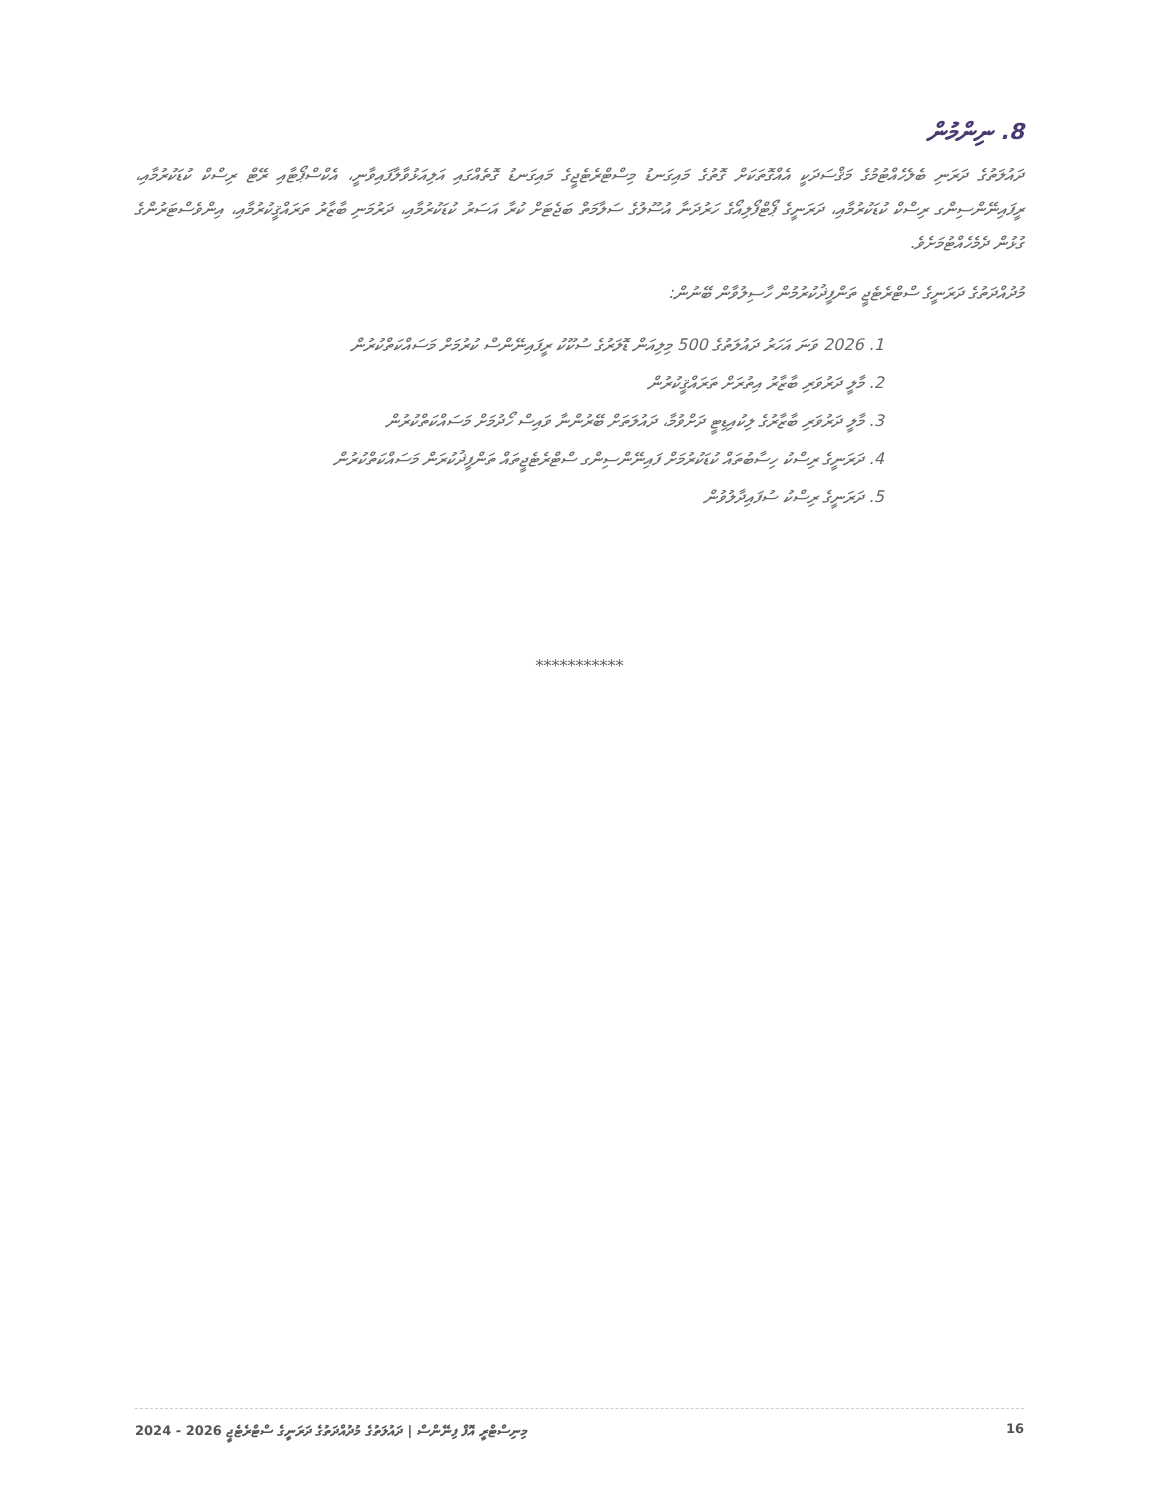8. ނިންމުން
ދައުލަތުގެ ދަރަނި ބެލެހެއްޓުމުގެ މަޤްސަދަކީ އެއްގޮތަކަށް ގޮތުގެ މައިގަނޑު މިސްޓްރެޓެޖީގެ މައިގަނޑު ގޮތެއްގައި އަލިއަޅުވާލާފައިވާނީ، އެކްސްޕޯޓާއި ރޭޓް ރިސްކް ކުޑަކުރުމާއި، ރީފައިނޭންސިންގ ރިސްކް ކުޑަކުރުމާއި، ދަރަނީގެ ޕޯޓްފޯލިއޯގެ ހަރުދަނާ އުސޫލުގެ ސަލާމަތް ބަޖެޓަށް ކުރާ އަސަރު ކުޑަކުރުމާއި، ދަރުމަނި ބާޒާރު ތަރައްޤީކުރުމާއި، އިންވެސްޓަރުންގެ ގުޅުން ދެމެހެއްޓުމަށެވެ.
މުދުއްދަތުގެ ދަރަނީގެ ސްޓްރެޓެޖީ ތަންފީޛުކުރުމުން ހާސިލުވާން ބޭނުން:
1. 2026 ވަނަ އަހަރު ދައުލަތުގެ 500 މިލިއަން ޑޮލަރުގެ ސުކޫކު ރީފައިނޭންސް ކުރުމަށް މަސައްކަތްކުރުން
2. މާލީ ދަރުވަރި ބާޒާރު އިތުރަށް ތަރައްޤީކުރުން
3. މާލީ ދަރުވަރި ބާޒާރުގެ ލިކުއިޑިޓީ ދަށްވުމާ، ދައުލަތަށް ބޭރުންނާ ވައިސް ހޯދުމަށް މަސައްކަތްކުރުން
4. ދަރަނީގެ ރިސްކު ހިސާބުތައް ކުޑަކުރުމަށް ފައިނޭންސިންގ ސްޓްރެޓެޖީތައް ތަންފީޛުކުރަން މަސައްކަތްކުރުން
5. ދަރަނީގެ ރިސްކު ސުފައިދާލުވުން
***********
މިނިސްޓްރީ އޮފް ފިނޭންސް | ދައުލަތުގެ މުދުއްދަތުގެ ދަރަނީގެ ސްޓްރެޓެޖީ 2026 - 2024 16